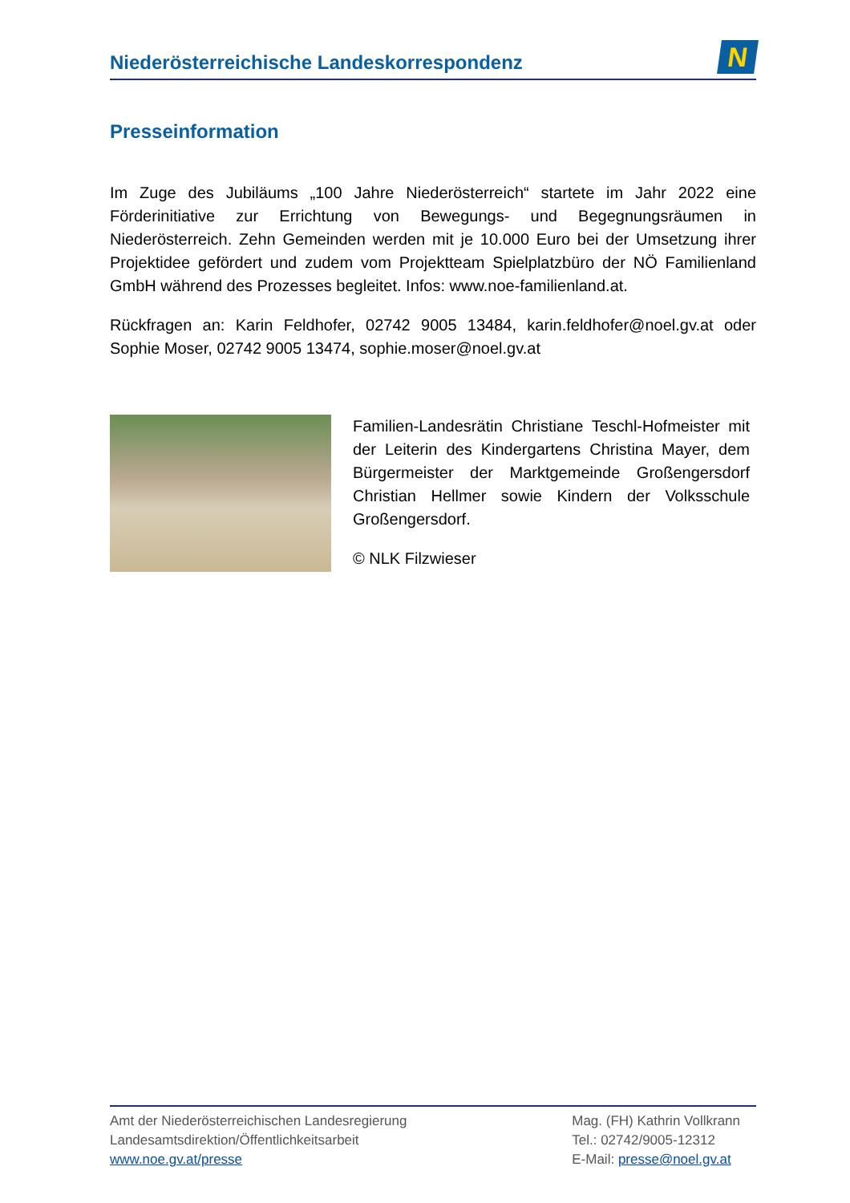Niederösterreichische Landeskorrespondenz
N
Presseinformation
Im Zuge des Jubiläums „100 Jahre Niederösterreich“ startete im Jahr 2022 eine Förderinitiative zur Errichtung von Bewegungs- und Begegnungsräumen in Niederösterreich. Zehn Gemeinden werden mit je 10.000 Euro bei der Umsetzung ihrer Projektidee gefördert und zudem vom Projektteam Spielplatzbüro der NÖ Familienland GmbH während des Prozesses begleitet. Infos: www.noe-familienland.at.
Rückfragen an: Karin Feldhofer, 02742 9005 13484, karin.feldhofer@noel.gv.at oder Sophie Moser, 02742 9005 13474, sophie.moser@noel.gv.at
Familien-Landesrätin Christiane Teschl-Hofmeister mit der Leiterin des Kindergartens Christina Mayer, dem Bürgermeister der Marktgemeinde Großengersdorf Christian Hellmer sowie Kindern der Volksschule Großengersdorf.
© NLK Filzwieser
Amt der Niederösterreichischen Landesregierung
Landesamtsdirektion/Öffentlichkeitsarbeit
www.noe.gv.at/presse
Mag. (FH) Kathrin Vollkrann
Tel.: 02742/9005-12312
E-Mail: presse@noel.gv.at